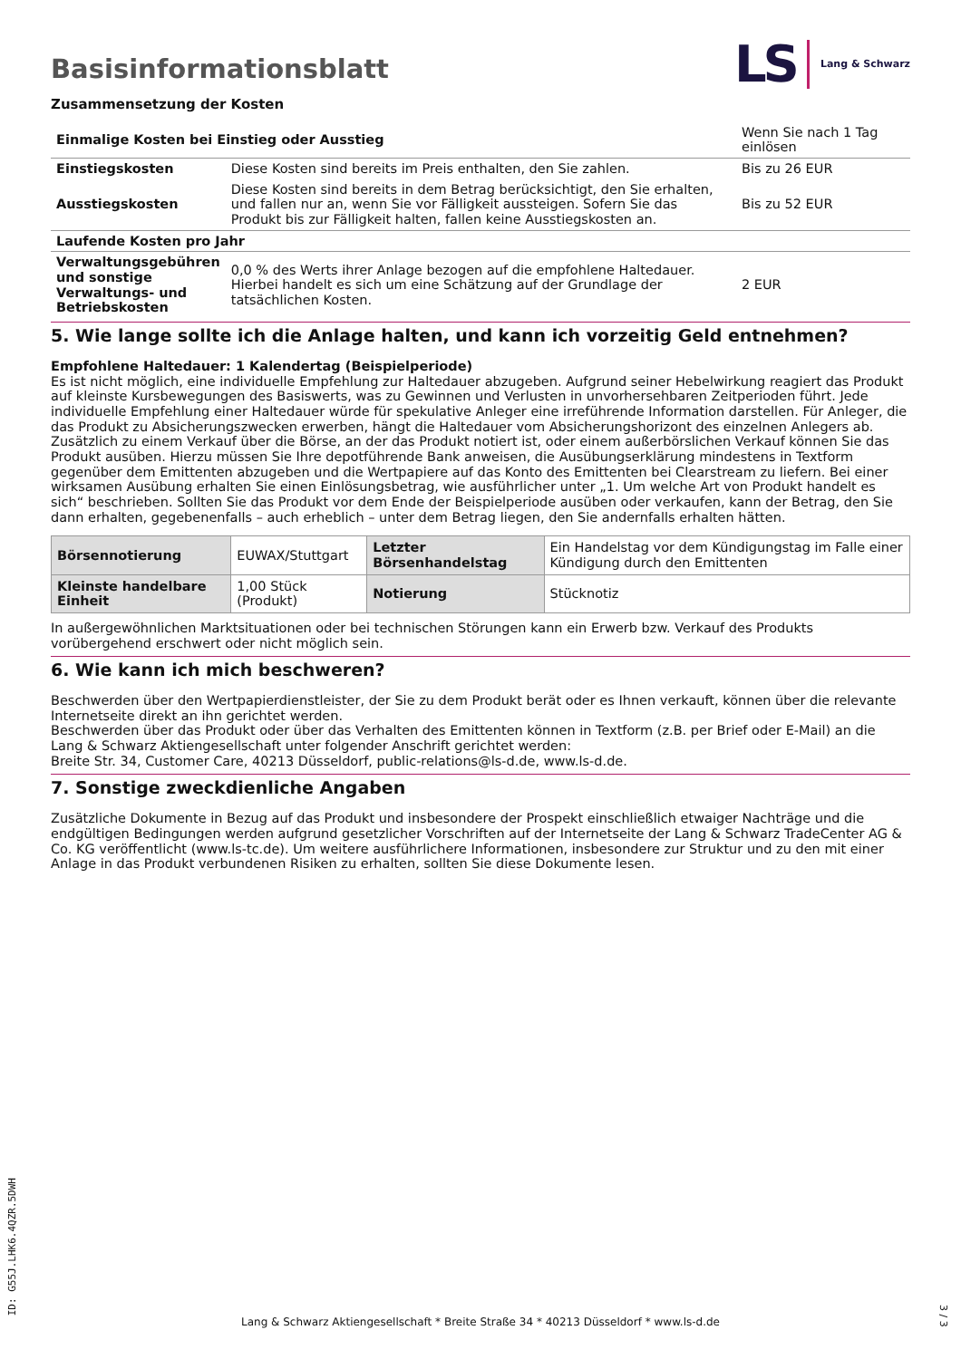Basisinformationsblatt
LS Lang & Schwarz
Zusammensetzung der Kosten
| Einmalige Kosten bei Einstieg oder Ausstieg | | Wenn Sie nach 1 Tag einlösen |
| Einstiegskosten | Diese Kosten sind bereits im Preis enthalten, den Sie zahlen. | Bis zu 26 EUR |
| Ausstiegskosten | Diese Kosten sind bereits in dem Betrag berücksichtigt, den Sie erhalten, und fallen nur an, wenn Sie vor Fälligkeit aussteigen. Sofern Sie das Produkt bis zur Fälligkeit halten, fallen keine Ausstiegskosten an. | Bis zu 52 EUR |
| Laufende Kosten pro Jahr | | |
| Verwaltungsgebühren und sonstige Verwaltungs- und Betriebskosten | 0,0 % des Werts ihrer Anlage bezogen auf die empfohlene Haltedauer. Hierbei handelt es sich um eine Schätzung auf der Grundlage der tatsächlichen Kosten. | 2 EUR |
5. Wie lange sollte ich die Anlage halten, und kann ich vorzeitig Geld entnehmen?
Empfohlene Haltedauer: 1 Kalendertag (Beispielperiode)
Es ist nicht möglich, eine individuelle Empfehlung zur Haltedauer abzugeben. Aufgrund seiner Hebelwirkung reagiert das Produkt auf kleinste Kursbewegungen des Basiswerts, was zu Gewinnen und Verlusten in unvorhersehbaren Zeitperioden führt. Jede individuelle Empfehlung einer Haltedauer würde für spekulative Anleger eine irreführende Information darstellen. Für Anleger, die das Produkt zu Absicherungszwecken erwerben, hängt die Haltedauer vom Absicherungshorizont des einzelnen Anlegers ab.
Zusätzlich zu einem Verkauf über die Börse, an der das Produkt notiert ist, oder einem außerbörslichen Verkauf können Sie das Produkt ausüben. Hierzu müssen Sie Ihre depotführende Bank anweisen, die Ausübungserklärung mindestens in Textform gegenüber dem Emittenten abzugeben und die Wertpapiere auf das Konto des Emittenten bei Clearstream zu liefern. Bei einer wirksamen Ausübung erhalten Sie einen Einlösungsbetrag, wie ausführlicher unter „1. Um welche Art von Produkt handelt es sich“ beschrieben. Sollten Sie das Produkt vor dem Ende der Beispielperiode ausüben oder verkaufen, kann der Betrag, den Sie dann erhalten, gegebenenfalls – auch erheblich – unter dem Betrag liegen, den Sie andernfalls erhalten hätten.
| Börsennotierung | EUWAX/Stuttgart | Letzter Börsenhandelstag | Ein Handelstag vor dem Kündigungstag im Falle einer Kündigung durch den Emittenten |
| Kleinste handelbare Einheit | 1,00 Stück (Produkt) | Notierung | Stücknotiz |
In außergewöhnlichen Marktsituationen oder bei technischen Störungen kann ein Erwerb bzw. Verkauf des Produkts vorübergehend erschwert oder nicht möglich sein.
6. Wie kann ich mich beschweren?
Beschwerden über den Wertpapierdienstleister, der Sie zu dem Produkt berät oder es Ihnen verkauft, können über die relevante Internetseite direkt an ihn gerichtet werden.
Beschwerden über das Produkt oder über das Verhalten des Emittenten können in Textform (z.B. per Brief oder E-Mail) an die Lang & Schwarz Aktiengesellschaft unter folgender Anschrift gerichtet werden:
Breite Str. 34, Customer Care, 40213 Düsseldorf, public-relations@ls-d.de, www.ls-d.de.
7. Sonstige zweckdienliche Angaben
Zusätzliche Dokumente in Bezug auf das Produkt und insbesondere der Prospekt einschließlich etwaiger Nachträge und die endgültigen Bedingungen werden aufgrund gesetzlicher Vorschriften auf der Internetseite der Lang & Schwarz TradeCenter AG & Co. KG veröffentlicht (www.ls-tc.de). Um weitere ausführlichere Informationen, insbesondere zur Struktur und zu den mit einer Anlage in das Produkt verbundenen Risiken zu erhalten, sollten Sie diese Dokumente lesen.
ID: G55J.LHK6.4QZR.5DWH
Lang & Schwarz Aktiengesellschaft * Breite Straße 34 * 40213 Düsseldorf * www.ls-d.de
3 / 3